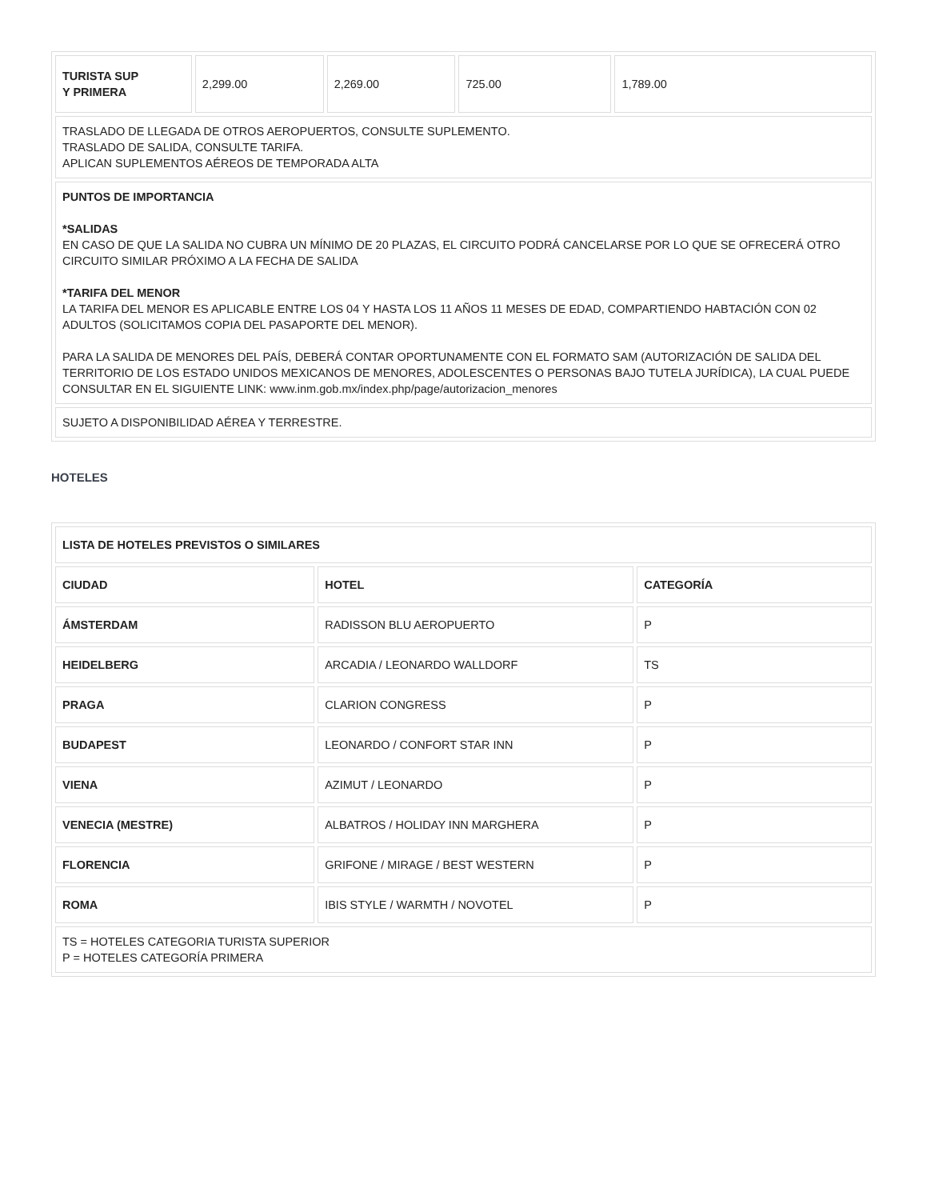| TURISTA SUP Y PRIMERA | 2,299.00 | 2,269.00 | 725.00 | 1,789.00 |
| TRASLADO DE LLEGADA DE OTROS AEROPUERTOS, CONSULTE SUPLEMENTO. TRASLADO DE SALIDA, CONSULTE TARIFA. APLICAN SUPLEMENTOS AÉREOS DE TEMPORADA ALTA | | | | |
| PUNTOS DE IMPORTANCIA *SALIDAS EN CASO DE QUE LA SALIDA NO CUBRA UN MÍNIMO DE 20 PLAZAS, EL CIRCUITO PODRÁ CANCELARSE POR LO QUE SE OFRECERÁ OTRO CIRCUITO SIMILAR PRÓXIMO A LA FECHA DE SALIDA *TARIFA DEL MENOR LA TARIFA DEL MENOR ES APLICABLE ENTRE LOS 04 Y HASTA LOS 11 AÑOS 11 MESES DE EDAD, COMPARTIENDO HABTACIÓN CON 02 ADULTOS (SOLICITAMOS COPIA DEL PASAPORTE DEL MENOR). PARA LA SALIDA DE MENORES DEL PAÍS, DEBERÁ CONTAR OPORTUNAMENTE CON EL FORMATO SAM (AUTORIZACIÓN DE SALIDA DEL TERRITORIO DE LOS ESTADO UNIDOS MEXICANOS DE MENORES, ADOLESCENTES O PERSONAS BAJO TUTELA JURÍDICA), LA CUAL PUEDE CONSULTAR EN EL SIGUIENTE LINK: www.inm.gob.mx/index.php/page/autorizacion_menores | | | | |
| SUJETO A DISPONIBILIDAD AÉREA Y TERRESTRE. | | | | |
HOTELES
| LISTA DE HOTELES PREVISTOS O SIMILARES | | |
| --- | --- | --- |
| CIUDAD | HOTEL | CATEGORÍA |
| ÁMSTERDAM | RADISSON BLU AEROPUERTO | P |
| HEIDELBERG | ARCADIA / LEONARDO WALLDORF | TS |
| PRAGA | CLARION CONGRESS | P |
| BUDAPEST | LEONARDO / CONFORT STAR INN | P |
| VIENA | AZIMUT / LEONARDO | P |
| VENECIA (MESTRE) | ALBATROS / HOLIDAY INN MARGHERA | P |
| FLORENCIA | GRIFONE / MIRAGE / BEST WESTERN | P |
| ROMA | IBIS STYLE / WARMTH / NOVOTEL | P |
| TS = HOTELES CATEGORIA TURISTA SUPERIOR P = HOTELES CATEGORÍA PRIMERA | | |